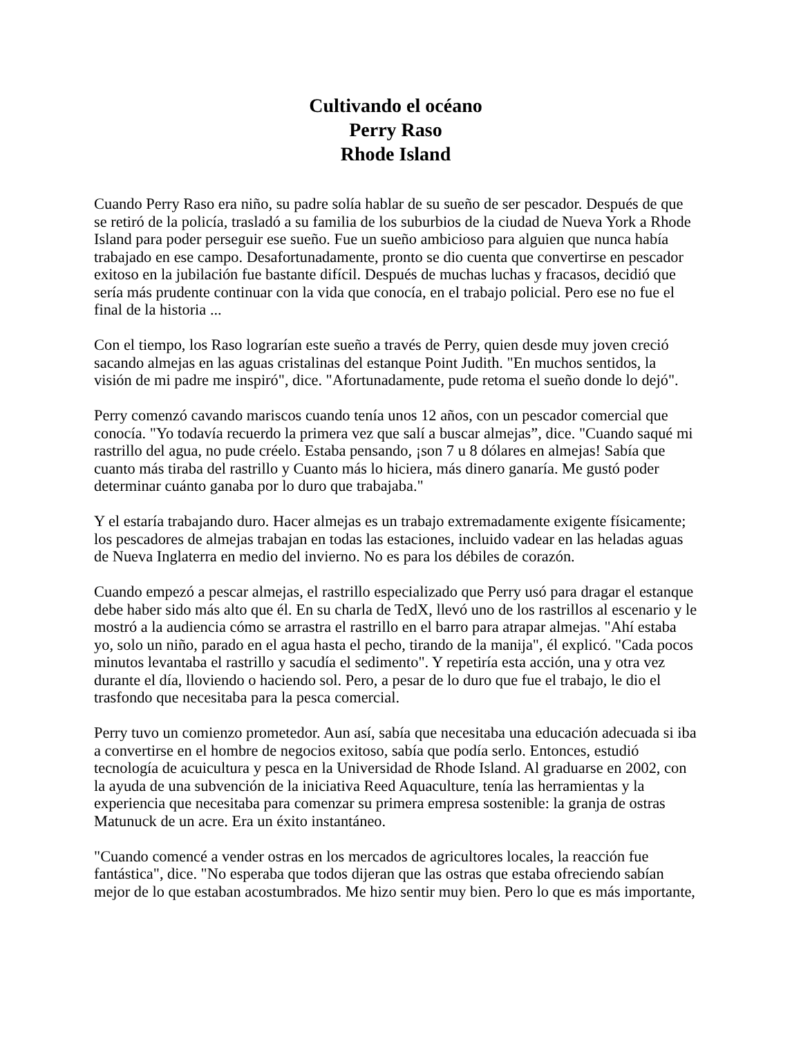Cultivando el océano
Perry Raso
Rhode Island
Cuando Perry Raso era niño, su padre solía hablar de su sueño de ser pescador. Después de que se retiró de la policía, trasladó a su familia de los suburbios de la ciudad de Nueva York a Rhode Island para poder perseguir ese sueño. Fue un sueño ambicioso para alguien que nunca había trabajado en ese campo. Desafortunadamente, pronto se dio cuenta que convertirse en pescador exitoso en la jubilación fue bastante difícil. Después de muchas luchas y fracasos, decidió que sería más prudente continuar con la vida que conocía, en el trabajo policial. Pero ese no fue el final de la historia ...
Con el tiempo, los Raso lograrían este sueño a través de Perry, quien desde muy joven creció sacando almejas en las aguas cristalinas del estanque Point Judith. "En muchos sentidos, la visión de mi padre me inspiró", dice. "Afortunadamente, pude retoma el sueño donde lo dejó".
Perry comenzó cavando mariscos cuando tenía unos 12 años, con un pescador comercial que conocía. "Yo todavía recuerdo la primera vez que salí a buscar almejas”, dice. "Cuando saqué mi rastrillo del agua, no pude créelo. Estaba pensando, ¡son 7 u 8 dólares en almejas! Sabía que cuanto más tiraba del rastrillo y Cuanto más lo hiciera, más dinero ganaría. Me gustó poder determinar cuánto ganaba por lo duro que trabajaba."
Y el estaría trabajando duro. Hacer almejas es un trabajo extremadamente exigente físicamente; los pescadores de almejas trabajan en todas las estaciones, incluido vadear en las heladas aguas de Nueva Inglaterra en medio del invierno. No es para los débiles de corazón.
Cuando empezó a pescar almejas, el rastrillo especializado que Perry usó para dragar el estanque debe haber sido más alto que él. En su charla de TedX, llevó uno de los rastrillos al escenario y le mostró a la audiencia cómo se arrastra el rastrillo en el barro para atrapar almejas. "Ahí estaba yo, solo un niño, parado en el agua hasta el pecho, tirando de la manija", él explicó. "Cada pocos minutos levantaba el rastrillo y sacudía el sedimento". Y repetiría esta acción, una y otra vez durante el día, lloviendo o haciendo sol. Pero, a pesar de lo duro que fue el trabajo, le dio el trasfondo que necesitaba para la pesca comercial.
Perry tuvo un comienzo prometedor. Aun así, sabía que necesitaba una educación adecuada si iba a convertirse en el hombre de negocios exitoso, sabía que podía serlo. Entonces, estudió tecnología de acuicultura y pesca en la Universidad de Rhode Island. Al graduarse en 2002, con la ayuda de una subvención de la iniciativa Reed Aquaculture, tenía las herramientas y la experiencia que necesitaba para comenzar su primera empresa sostenible: la granja de ostras Matunuck de un acre. Era un éxito instantáneo.
"Cuando comencé a vender ostras en los mercados de agricultores locales, la reacción fue fantástica", dice. "No esperaba que todos dijeran que las ostras que estaba ofreciendo sabían mejor de lo que estaban acostumbrados. Me hizo sentir muy bien. Pero lo que es más importante,